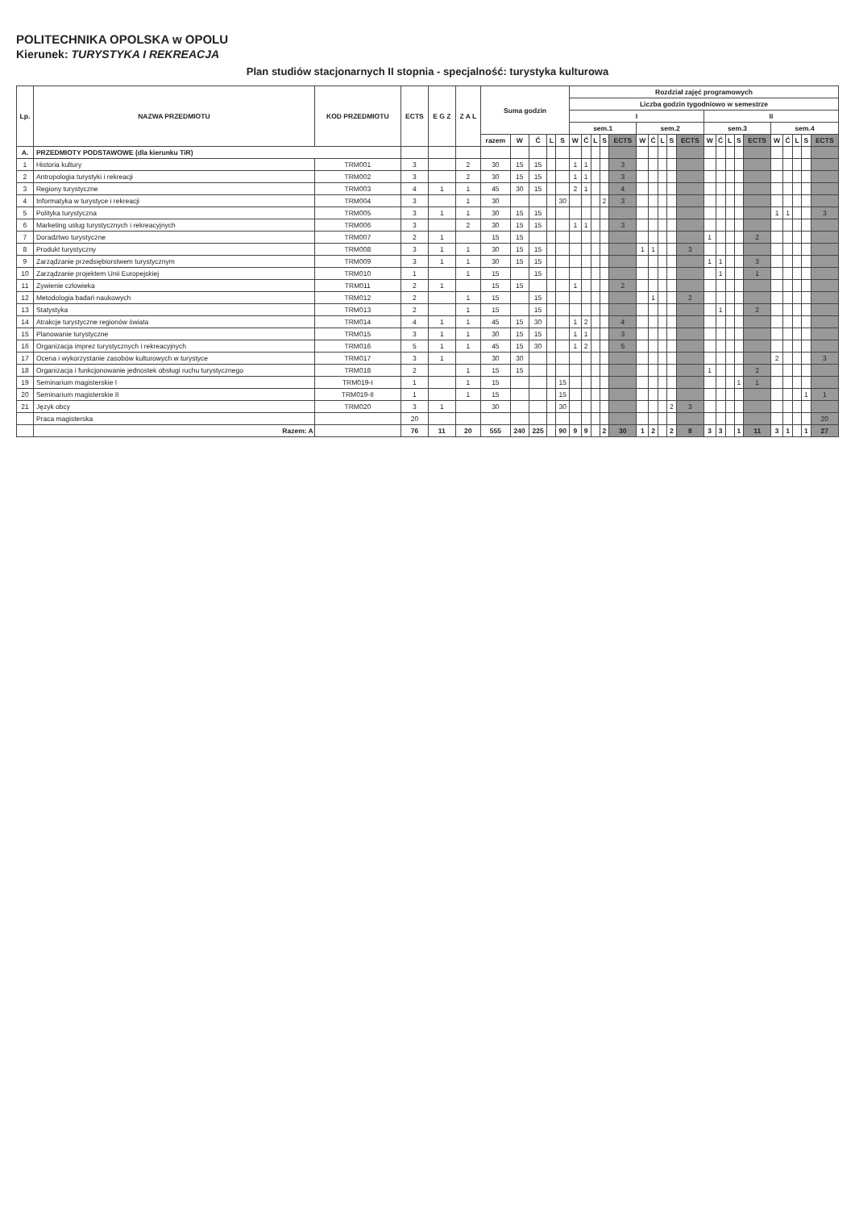POLITECHNIKA OPOLSKA w OPOLU
Kierunek: TURYSTYKA I REKREACJA
Plan studiów stacjonarnych II stopnia - specjalność: turystyka kulturowa
| Lp. | NAZWA PRZEDMIOTU | KOD PRZEDMIOTU | ECTS | E G Z | Z A L | Suma godzin | | | | | Rozdział zajęć programowych | | | | | | | | | | | | | | | | | | | |
| --- | --- | --- | --- | --- | --- | --- | --- | --- | --- | --- | --- | --- | --- | --- | --- | --- | --- | --- | --- | --- | --- | --- | --- | --- | --- | --- | --- | --- | --- | --- |
| | | | | | | | | | | | Liczba godzin tygodniowo w semestrze | | | | | | | | | | | | | | | | | | | |
| | | | | | | | | | | | I | | | | | | | | | | II | | | | | | | | | |
| | | | | | | | | | | | sem.1 | | | | | sem.2 | | | | | sem.3 | | | | | sem.4 | | | | |
| | | | | | | razem | W | Ć | L | S | W | Ć | L | S | ECTS | W | Ć | L | S | ECTS | W | Ć | L | S | ECTS | W | Ć | L | S | ECTS |
| A. | PRZEDMIOTY PODSTAWOWE (dla kierunku TiR) | | | | | | | | | | | | | | | | | | | | | | | | | | | | | |
| 1 | Historia kultury | TRM001 | 3 | | 2 | 30 | 15 | 15 | | | 1 | 1 | | | 3 | | | | | | | | | | | | | | | |
| 2 | Antropologia turystyki i rekreacji | TRM002 | 3 | | 2 | 30 | 15 | 15 | | | 1 | 1 | | | 3 | | | | | | | | | | | | | | | |
| 3 | Regiony turystyczne | TRM003 | 4 | 1 | 1 | 45 | 30 | 15 | | | 2 | 1 | | | 4 | | | | | | | | | | | | | | | |
| 4 | Informatyka w turystyce i rekreacji | TRM004 | 3 | | 1 | 30 | | | | 30 | | | | 2 | 3 | | | | | | | | | | | | | | | |
| 5 | Polityka turystyczna | TRM005 | 3 | 1 | 1 | 30 | 15 | 15 | | | | | | | | | | | | | | | | | | 1 | 1 | | | 3 |
| 6 | Marketing usług turystycznych i rekreacyjnych | TRM006 | 3 | | 2 | 30 | 15 | 15 | | | 1 | 1 | | | 3 | | | | | | | | | | | | | | | |
| 7 | Doradztwo turystyczne | TRM007 | 2 | 1 | | 15 | 15 | | | | | | | | | | | | | | 1 | | | | 2 | | | | | |
| 8 | Produkt turystyczny | TRM008 | 3 | 1 | 1 | 30 | 15 | 15 | | | | | | | | 1 | 1 | | | 3 | | | | | | | | | | |
| 9 | Zarządzanie przedsiębiorstwem turystycznym | TRM009 | 3 | 1 | 1 | 30 | 15 | 15 | | | | | | | | | | | | | 1 | 1 | | | 3 | | | | | |
| 10 | Zarządzanie projektem Unii Europejskiej | TRM010 | 1 | | 1 | 15 | | 15 | | | | | | | | | | | | | | 1 | | | 1 | | | | | |
| 11 | Żywienie człowieka | TRM011 | 2 | 1 | | 15 | 15 | | | | 1 | | | | 2 | | | | | | | | | | | | | | | |
| 12 | Metodologia badań naukowych | TRM012 | 2 | | 1 | 15 | | 15 | | | | | | | | | 1 | | | 2 | | | | | | | | | | |
| 13 | Statystyka | TRM013 | 2 | | 1 | 15 | | 15 | | | | | | | | | | | | | | 1 | | | 2 | | | | | |
| 14 | Atrakcje turystyczne regionów świata | TRM014 | 4 | 1 | 1 | 45 | 15 | 30 | | | 1 | 2 | | | 4 | | | | | | | | | | | | | | | |
| 15 | Planowanie turystyczne | TRM015 | 3 | 1 | 1 | 30 | 15 | 15 | | | 1 | 1 | | | 3 | | | | | | | | | | | | | | | |
| 16 | Organizacja imprez turystycznych i rekreacyjnych | TRM016 | 5 | 1 | 1 | 45 | 15 | 30 | | | 1 | 2 | | | 5 | | | | | | | | | | | | | | | |
| 17 | Ocena i wykorzystanie zasobów kulturowych w turystyce | TRM017 | 3 | 1 | | 30 | 30 | | | | | | | | | | | | | | | | | | | 2 | | | | 3 |
| 18 | Organizacja i funkcjonowanie jednostek obsługi ruchu turystycznego | TRM018 | 2 | | 1 | 15 | 15 | | | | | | | | | | | | | | 1 | | | | 2 | | | | | |
| 19 | Seminarium magisterskie I | TRM019-I | 1 | | 1 | 15 | | | | 15 | | | | | | | | | | | | | | 1 | 1 | | | | | |
| 20 | Seminarium magisterskie II | TRM019-II | 1 | | 1 | 15 | | | | 15 | | | | | | | | | | | | | | | | | | | 1 | 1 |
| 21 | Język obcy | TRM020 | 3 | 1 | | 30 | | | | 30 | | | | | | | | | 2 | 3 | | | | | | | | | | |
| | Praca magisterska | | 20 | | | | | | | | | | | | | | | | | | | | | | | | | | | 20 |
| | Razem: A | | 76 | 11 | 20 | 555 | 240 | 225 | | 90 | 9 | 9 | | 2 | 30 | 1 | 2 | | 2 | 8 | 3 | 3 | | 1 | 11 | 3 | 1 | | 1 | 27 |